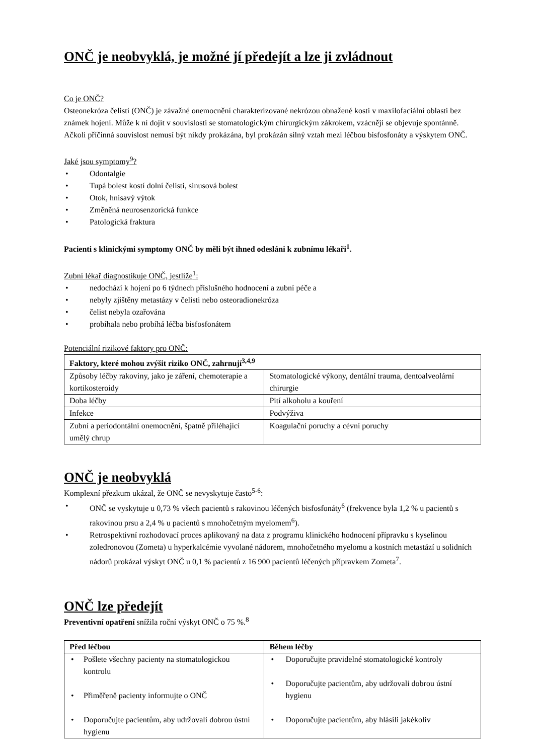ONČ je neobvyklá, je možné jí předejít a lze ji zvládnout
Co je ONČ?
Osteonekróza čelisti (ONČ) je závažné onemocnění charakterizované nekrózou obnažené kosti v maxilofaciální oblasti bez známek hojení. Může k ní dojít v souvislosti se stomatologickým chirurgickým zákrokem, vzácněji se objevuje spontánně. Ačkoli příčinná souvislost nemusí být nikdy prokázána, byl prokázán silný vztah mezi léčbou bisfosfonáty a výskytem ONČ.
Jaké jsou symptomy<sup>9</sup>?
• Odontalgie
• Tupá bolest kostí dolní čelisti, sinusová bolest
• Otok, hnisavý výtok
• Změněná neurosenzorická funkce
• Patologická fraktura
Pacienti s klinickými symptomy ONČ by měli být ihned odesláni k zubnímu lékaři<sup>1</sup>.
Zubní lékař diagnostikuje ONČ, jestliže<sup>1</sup>:
• nedochází k hojení po 6 týdnech příslušného hodnocení a zubní péče a
• nebyly zjištěny metastázy v čelisti nebo osteoradionekróza
• čelist nebyla ozařována
• probíhala nebo probíhá léčba bisfosfonátem
Potenciální rizikové faktory pro ONČ:
| Faktory, které mohou zvýšit riziko ONČ, zahrnují<sup>3,4,9</sup> | |
| --- | --- |
| Způsoby léčby rakoviny, jako je záření, chemoterapie a kortikosteroidy | Stomatologické výkony, dentální trauma, dentoalveolární chirurgie |
| Doba léčby | Pití alkoholu a kouření |
| Infekce | Podvýživa |
| Zubní a periodontální onemocnění, špatně přiléhající umělý chrup | Koagulační poruchy a cévní poruchy |
ONČ je neobvyklá
Komplexní přezkum ukázal, že ONČ se nevyskytuje často<sup>5-6</sup>:
• ONČ se vyskytuje u 0,73 % všech pacientů s rakovinou léčených bisfosfonáty<sup>6</sup> (frekvence byla 1,2 % u pacientů s rakovinou prsu a 2,4 % u pacientů s mnohočetným myelomem<sup>6</sup>).
• Retrospektivní rozhodovací proces aplikovaný na data z programu klinického hodnocení přípravku s kyselinou zoledronovou (Zometa) u hyperkalcémie vyvolané nádorem, mnohočetného myelomu a kostních metastází u solidních nádorů prokázal výskyt ONČ u 0,1 % pacientů z 16 900 pacientů léčených přípravkem Zometa<sup>7</sup>.
ONČ lze předejít
Preventivní opatření snížila roční výskyt ONČ o 75 %.<sup>8</sup>
| Před léčbou | Během léčby |
| --- | --- |
| • Pošlete všechny pacienty na stomatologickou kontrolu • Přiměřeně pacienty informujte o ONČ • Doporučujte pacientům, aby udržovali dobrou ústní hygienu | • Doporučujte pravidelné stomatologické kontroly • Doporučujte pacientům, aby udržovali dobrou ústní hygienu • Doporučujte pacientům, aby hlásili jakékoliv |